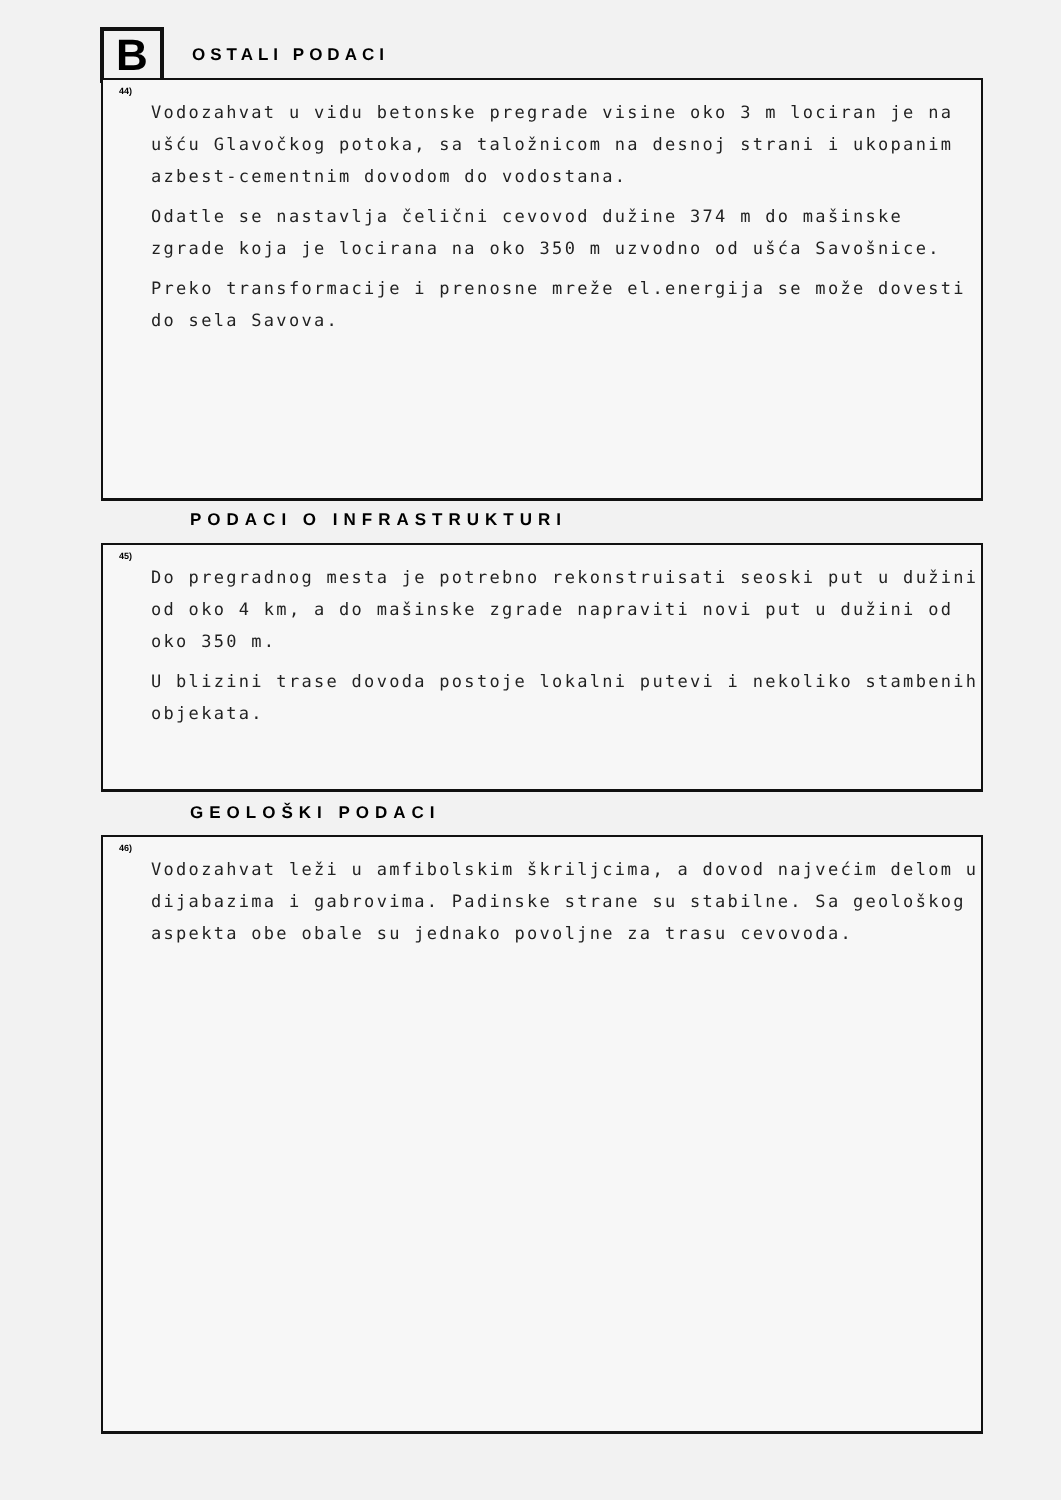B
OSTALI PODACI
44)
Vodozahvat u vidu betonske pregrade visine oko 3 m lociran je na ušću Glavočkog potoka, sa taložnicom na desnoj strani i ukopanim azbest-cementnim dovodom do vodostana.
Odatle se nastavlja čelični cevovod dužine 374 m do mašinske zgrade koja je locirana na oko 350 m uzvodno od ušća Savošnice.
Preko transformacije i prenosne mreže el.energija se može dovesti do sela Savova.
PODACI O INFRASTRUKTURI
45)
Do pregradnog mesta je potrebno rekonstruisati seoski put u dužini od oko 4 km, a do mašinske zgrade napraviti novi put u dužini od oko 350 m.
U blizini trase dovoda postoje lokalni putevi i nekoliko stambenih objekata.
GEOLOŠKI PODACI
46)
Vodozahvat leži u amfibolskim škriljcima, a dovod najvećim delom u dijabazima i gabrovima. Padinske strane su stabilne. Sa geološkog aspekta obe obale su jednako povoljne za trasu cevovoda.